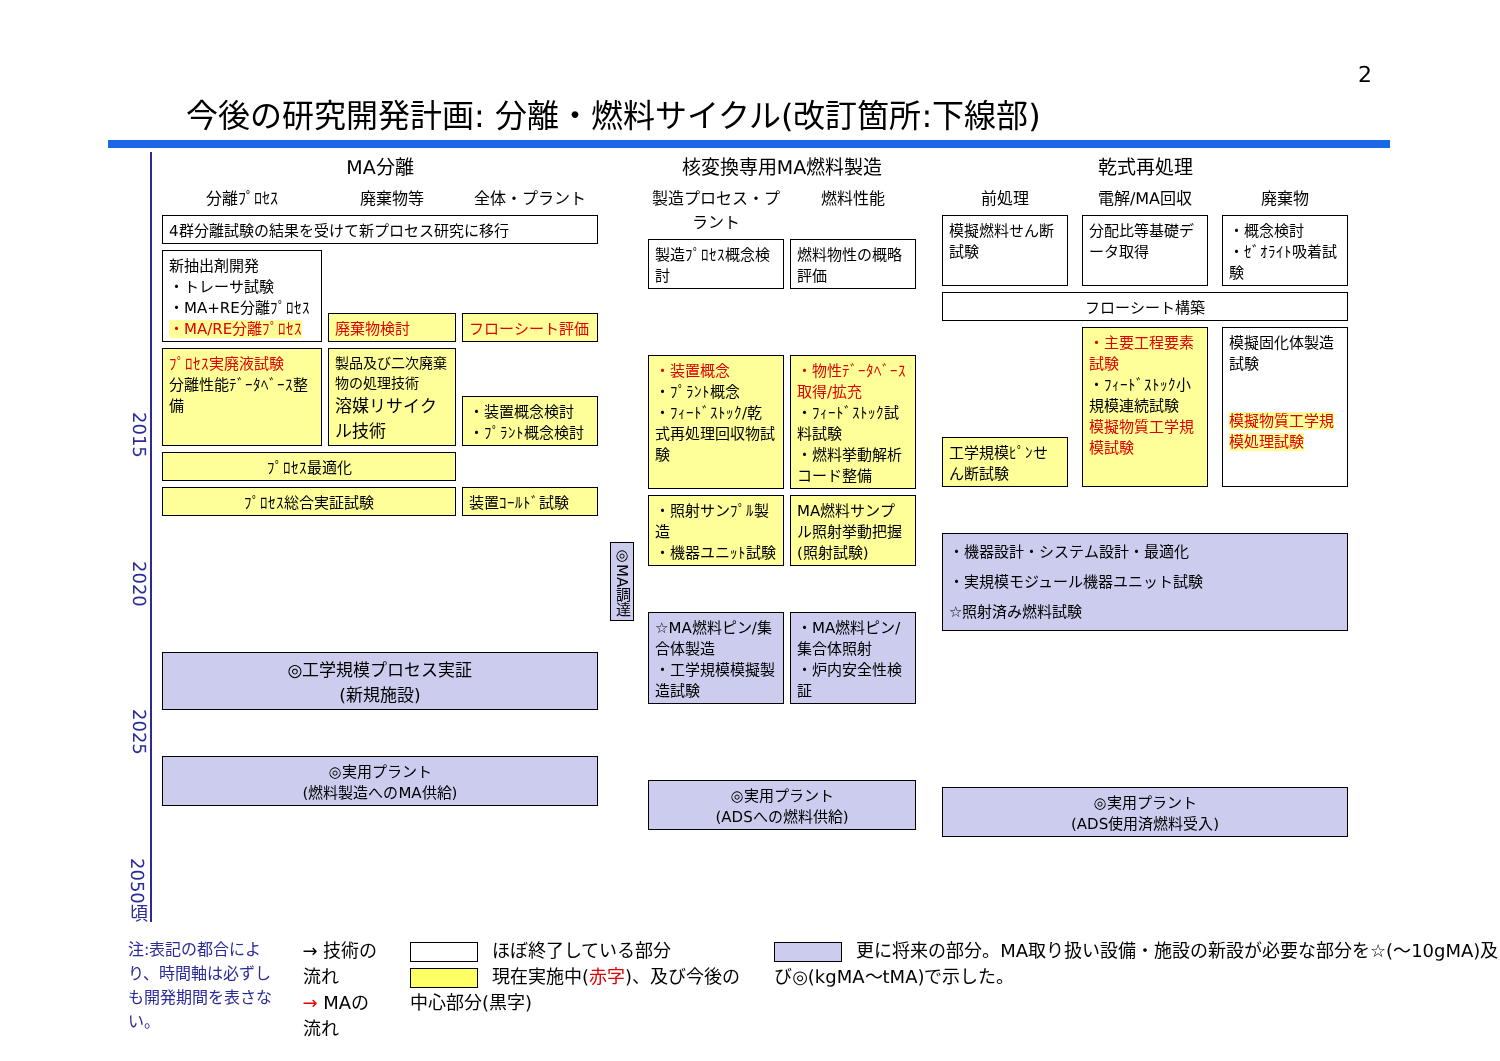2
今後の研究開発計画: 分離・燃料サイクル(改訂箇所:下線部)
2015
2020
2025
2050頃
MA分離
分離ﾌﾟﾛｾｽ
廃棄物等
全体・プラント
4群分離試験の結果を受けて新プロセス研究に移行
新抽出剤開発
・トレーサ試験
・MA+RE分離ﾌﾟﾛｾｽ
・MA/RE分離ﾌﾟﾛｾｽ
廃棄物検討
フローシート評価
ﾌﾟﾛｾｽ実廃液試験
分離性能ﾃﾞｰﾀﾍﾞｰｽ整備
製品及び二次廃棄物の処理技術
溶媒リサイクル技術
・装置概念検討
・ﾌﾟﾗﾝﾄ概念検討
ﾌﾟﾛｾｽ最適化
ﾌﾟﾛｾｽ総合実証試験
装置ｺｰﾙﾄﾞ試験
◎工学規模プロセス実証
(新規施設)
◎実用プラント
(燃料製造へのMA供給)
◎MA調達
核変換専用MA燃料製造
製造プロセス・プラント
燃料性能
製造ﾌﾟﾛｾｽ概念検討
燃料物性の概略評価
・装置概念
・ﾌﾟﾗﾝﾄ概念
・ﾌｨｰﾄﾞｽﾄｯｸ/乾式再処理回収物試験
・物性ﾃﾞｰﾀﾍﾞｰｽ取得/拡充
・ﾌｨｰﾄﾞｽﾄｯｸ試料試験
・燃料挙動解析コード整備
・照射サンﾌﾟﾙ製造
・機器ユニｯﾄ試験
MA燃料サンプル照射挙動把握(照射試験)
☆MA燃料ピン/集合体製造
・工学規模模擬製造試験
・MA燃料ピン/集合体照射
・炉内安全性検証
◎実用プラント
(ADSへの燃料供給)
乾式再処理
前処理
電解/MA回収
廃棄物
模擬燃料せん断試験
分配比等基礎データ取得
・概念検討
・ｾﾞｵﾗｲﾄ吸着試験
フローシート構築
工学規模ﾋﾟﾝせん断試験
・主要工程要素試験
・ﾌｨｰﾄﾞｽﾄｯｸ小規模連続試験
模擬物質工学規模試験
模擬固化体製造試験
模擬物質工学規模処理試験
・機器設計・システム設計・最適化
・実規模モジュール機器ユニット試験
☆照射済み燃料試験
◎実用プラント
(ADS使用済燃料受入)
注:表記の都合により、時間軸は必ずしも開発期間を表さない。
→ 技術の流れ
→ MAの流れ
ほぼ終了している部分
現在実施中(赤字)、及び今後の中心部分(黒字)
更に将来の部分。MA取り扱い設備・施設の新設が必要な部分を☆(～10gMA)及び◎(kgMA～tMA)で示した。